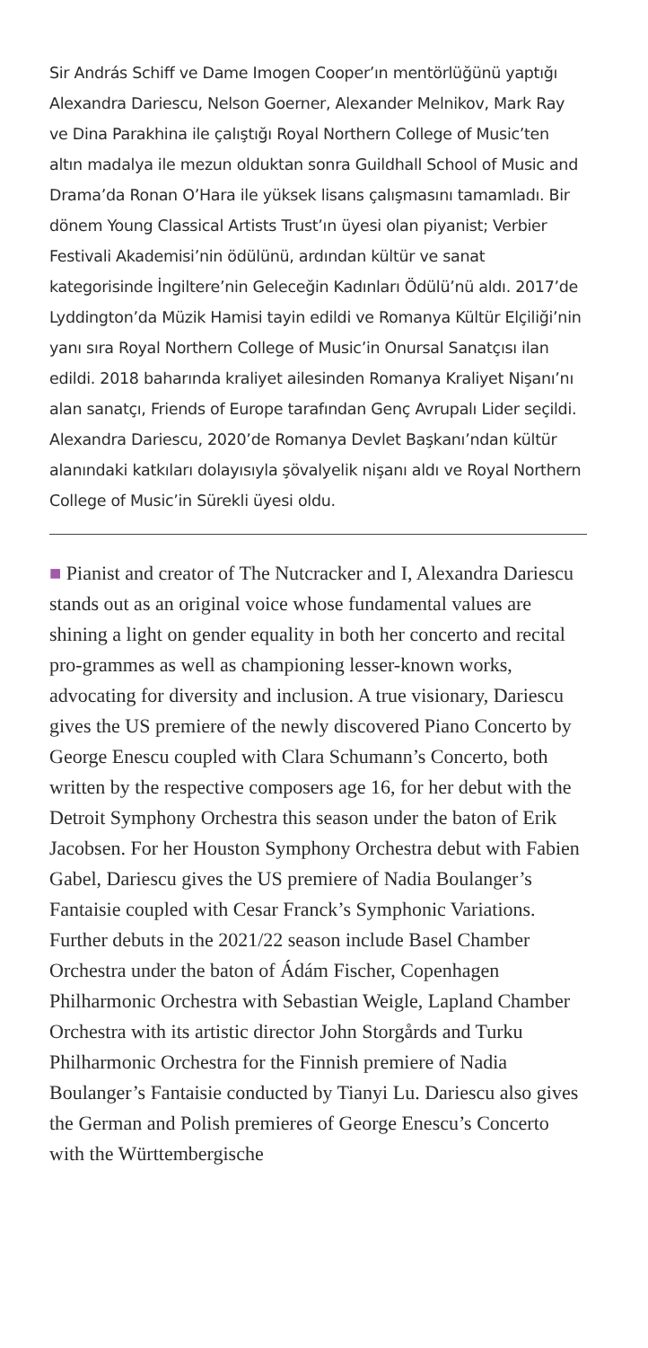Sir András Schiff ve Dame Imogen Cooper’ın mentörlüğünü yaptığı Alexandra Dariescu, Nelson Goerner, Alexander Melnikov, Mark Ray ve Dina Parakhina ile çalıştığı Royal Northern College of Music’ten altın madalya ile mezun olduktan sonra Guildhall School of Music and Drama’da Ronan O’Hara ile yüksek lisans çalışmasını tamamladı. Bir dönem Young Classical Artists Trust’ın üyesi olan piyanist; Verbier Festivali Akademisi’nin ödülünü, ardından kültür ve sanat kategorisinde İngiltere’nin Geleceğin Kadınları Ödülü’nü aldı. 2017’de Lyddington’da Müzik Hamisi tayin edildi ve Romanya Kültür Elçiliği’nin yanı sıra Royal Northern College of Music’in Onursal Sanatçısı ilan edildi. 2018 baharında kraliyet ailesinden Romanya Kraliyet Nişanı’nı alan sanatçı, Friends of Europe tarafından Genç Avrupalı Lider seçildi. Alexandra Dariescu, 2020’de Romanya Devlet Başkanı’ndan kültür alanındaki katkıları dolayısıyla şövalyelik nişanı aldı ve Royal Northern College of Music’in Sürekli üyesi oldu.
■ Pianist and creator of The Nutcracker and I, Alexandra Dariescu stands out as an original voice whose fundamental values are shining a light on gender equality in both her concerto and recital pro-grammes as well as championing lesser-known works, advocating for diversity and inclusion. A true visionary, Dariescu gives the US premiere of the newly discovered Piano Concerto by George Enescu coupled with Clara Schumann’s Concerto, both written by the respective composers age 16, for her debut with the Detroit Symphony Orchestra this season under the baton of Erik Jacobsen. For her Houston Symphony Orchestra debut with Fabien Gabel, Dariescu gives the US premiere of Nadia Boulanger’s Fantaisie coupled with Cesar Franck’s Symphonic Variations. Further debuts in the 2021/22 season include Basel Chamber Orchestra under the baton of Ádám Fischer, Copenhagen Philharmonic Orchestra with Sebastian Weigle, Lapland Chamber Orchestra with its artistic director John Storgårds and Turku Philharmonic Orchestra for the Finnish premiere of Nadia Boulanger’s Fantaisie conducted by Tianyi Lu. Dariescu also gives the German and Polish premieres of George Enescu’s Concerto with the Württembergische